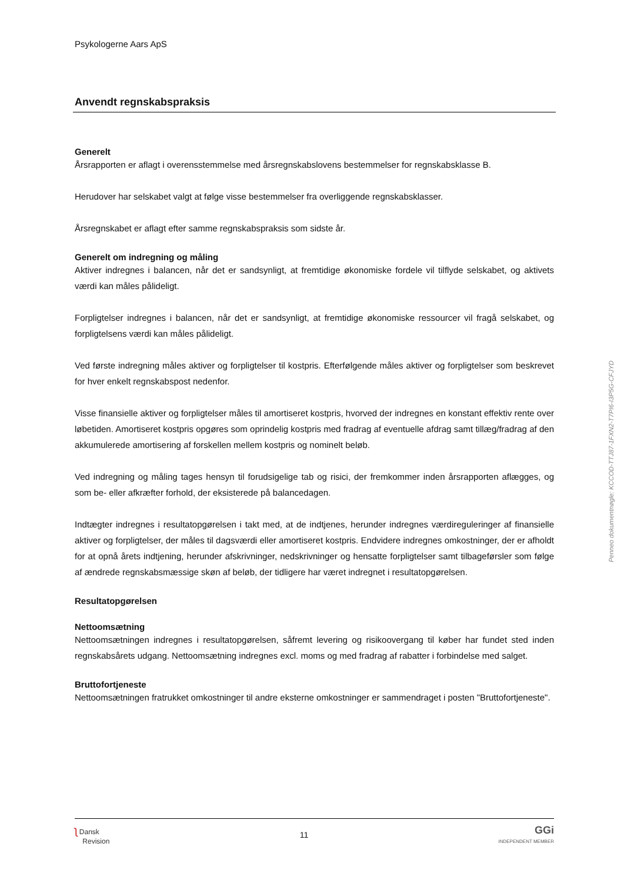Psykologerne Aars ApS
Anvendt regnskabspraksis
Generelt
Årsrapporten er aflagt i overensstemmelse med årsregnskabslovens bestemmelser for regnskabsklasse B.
Herudover har selskabet valgt at følge visse bestemmelser fra overliggende regnskabsklasser.
Årsregnskabet er aflagt efter samme regnskabspraksis som sidste år.
Generelt om indregning og måling
Aktiver indregnes i balancen, når det er sandsynligt, at fremtidige økonomiske fordele vil tilflyde selskabet, og aktivets værdi kan måles pålideligt.
Forpligtelser indregnes i balancen, når det er sandsynligt, at fremtidige økonomiske ressourcer vil fragå selskabet, og forpligtelsens værdi kan måles pålideligt.
Ved første indregning måles aktiver og forpligtelser til kostpris. Efterfølgende måles aktiver og forpligtelser som beskrevet for hver enkelt regnskabspost nedenfor.
Visse finansielle aktiver og forpligtelser måles til amortiseret kostpris, hvorved der indregnes en konstant effektiv rente over løbetiden. Amortiseret kostpris opgøres som oprindelig kostpris med fradrag af eventuelle afdrag samt tillæg/fradrag af den akkumulerede amortisering af forskellen mellem kostpris og nominelt beløb.
Ved indregning og måling tages hensyn til forudsigelige tab og risici, der fremkommer inden årsrapporten aflægges, og som be- eller afkræfter forhold, der eksisterede på balancedagen.
Indtægter indregnes i resultatopgørelsen i takt med, at de indtjenes, herunder indregnes værdireguleringer af finansielle aktiver og forpligtelser, der måles til dagsværdi eller amortiseret kostpris. Endvidere indregnes omkostninger, der er afholdt for at opnå årets indtjening, herunder afskrivninger, nedskrivninger og hensatte forpligtelser samt tilbageførsler som følge af ændrede regnskabsmæssige skøn af beløb, der tidligere har været indregnet i resultatopgørelsen.
Resultatopgørelsen
Nettoomsætning
Nettoomsætningen indregnes i resultatopgørelsen, såfremt levering og risikoovergang til køber har fundet sted inden regnskabsårets udgang. Nettoomsætning indregnes excl. moms og med fradrag af rabatter i forbindelse med salget.
Bruttofortjeneste
Nettoomsætningen fratrukket omkostninger til andre eksterne omkostninger er sammendraget i posten "Bruttofortjeneste".
ʅ Dansk
Revision
11
GGi
INDEPENDENT MEMBER
Penneo dokumentnøgle: KCCOD-TTJ87-1FXN2-T7PI6-I3P5G-CFJYD